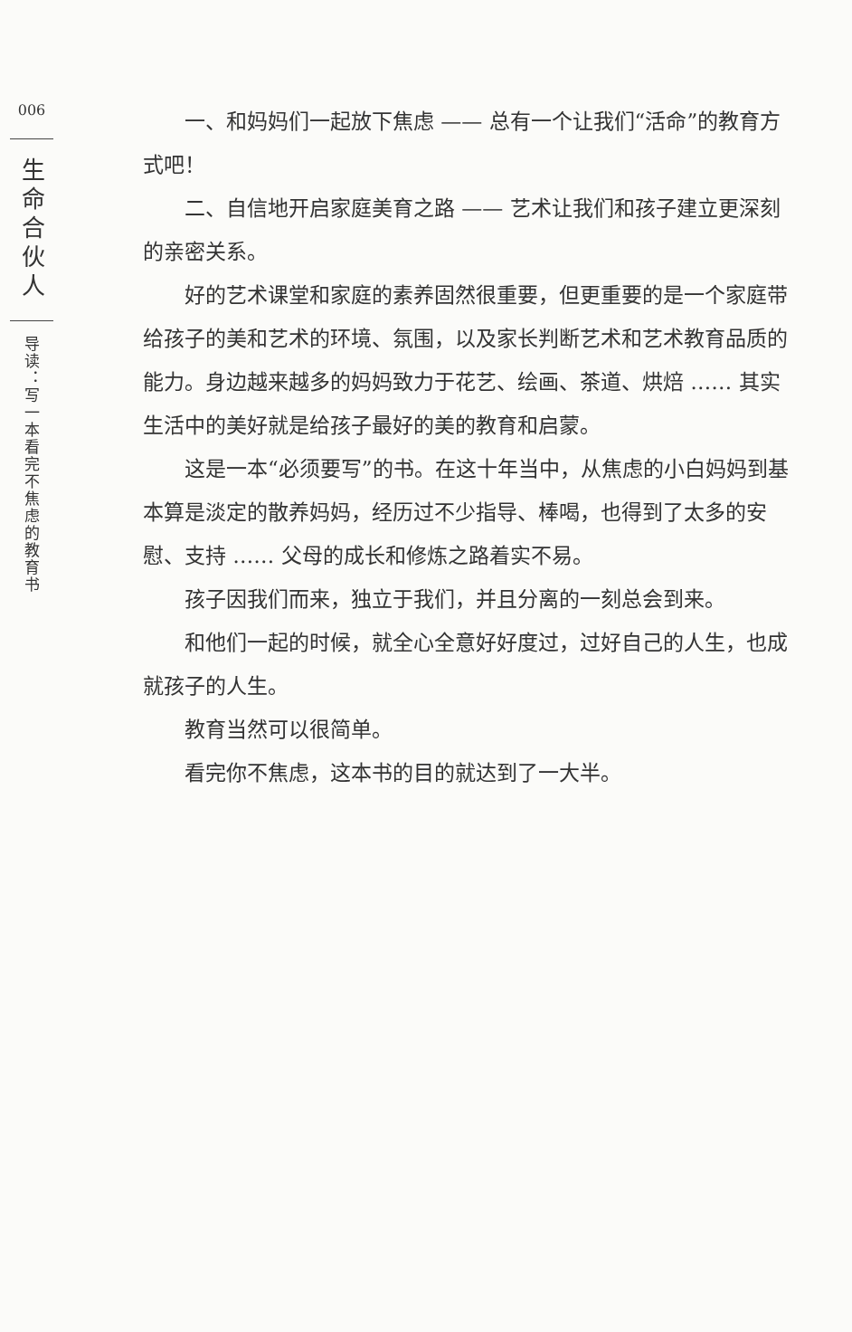006
生命合伙人
导读：写一本看完不焦虑的教育书
一、和妈妈们一起放下焦虑 —— 总有一个让我们“活命”的教育方式吧！
二、自信地开启家庭美育之路 —— 艺术让我们和孩子建立更深刻的亲密关系。
好的艺术课堂和家庭的素养固然很重要，但更重要的是一个家庭带给孩子的美和艺术的环境、氛围，以及家长判断艺术和艺术教育品质的能力。身边越来越多的妈妈致力于花艺、绘画、茶道、烘焙 …… 其实生活中的美好就是给孩子最好的美的教育和启蒙。
这是一本“必须要写”的书。在这十年当中，从焦虑的小白妈妈到基本算是淡定的散养妈妈，经历过不少指导、棒喝，也得到了太多的安慰、支持 …… 父母的成长和修炼之路着实不易。
孩子因我们而来，独立于我们，并且分离的一刻总会到来。
和他们一起的时候，就全心全意好好度过，过好自己的人生，也成就孩子的人生。
教育当然可以很简单。
看完你不焦虑，这本书的目的就达到了一大半。